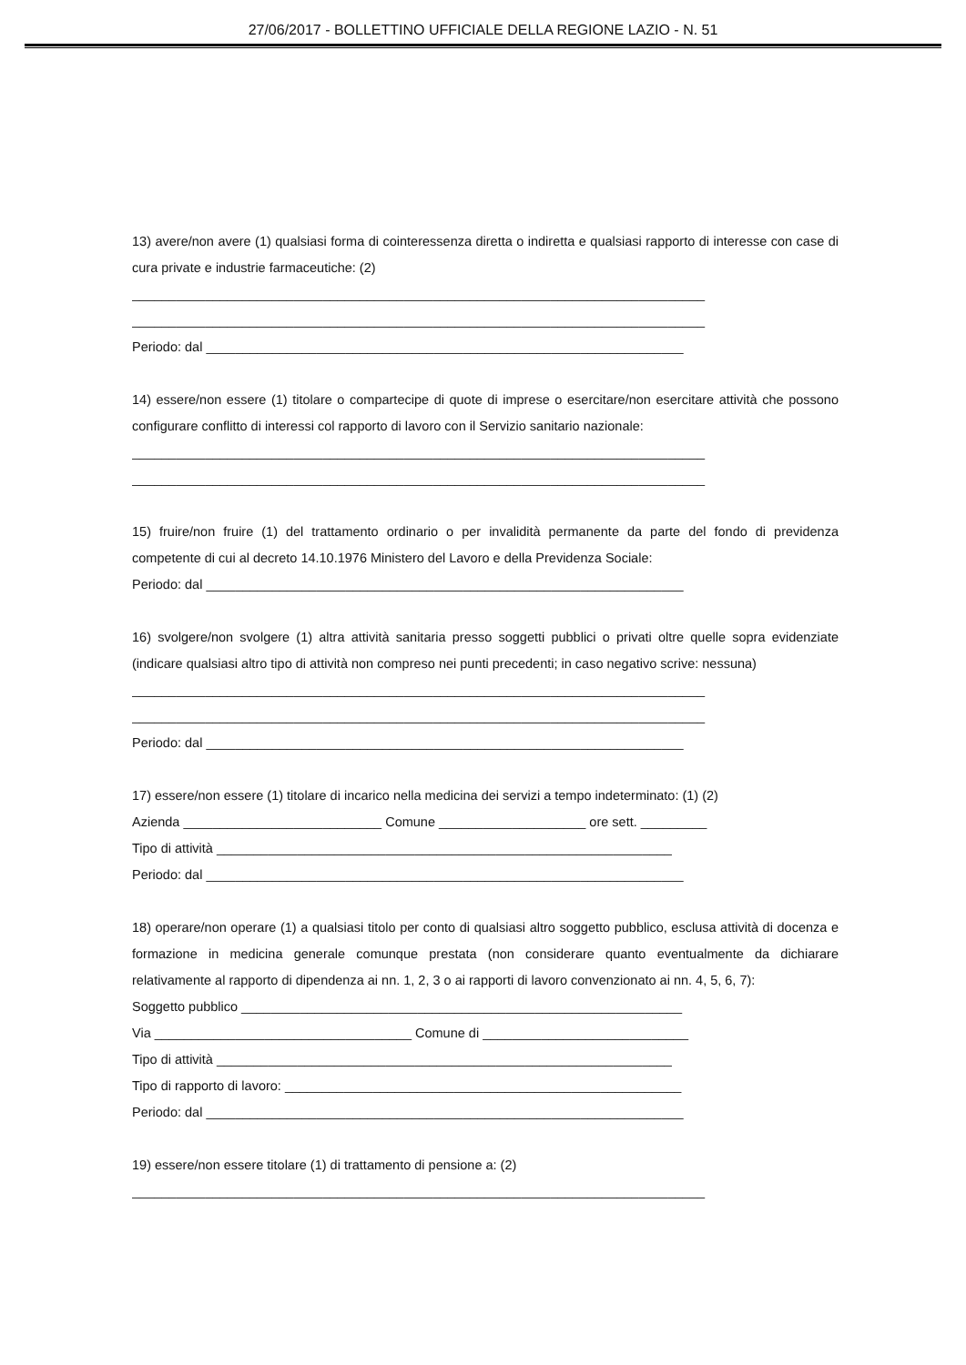27/06/2017 - BOLLETTINO UFFICIALE DELLA REGIONE LAZIO - N. 51
13) avere/non avere (1) qualsiasi forma di cointeressenza diretta o indiretta e qualsiasi rapporto di interesse con case di cura private e industrie farmaceutiche: (2)
______________________________________________________________________________
______________________________________________________________________________
Periodo: dal _________________________________________________________________
14) essere/non essere (1) titolare o compartecipe di quote di imprese o esercitare/non esercitare attività che possono configurare conflitto di interessi col rapporto di lavoro con il Servizio sanitario nazionale:
______________________________________________________________________________
______________________________________________________________________________
15) fruire/non fruire (1) del trattamento ordinario o per invalidità permanente da parte del fondo di previdenza competente di cui al decreto 14.10.1976 Ministero del Lavoro e della Previdenza Sociale:
Periodo: dal _________________________________________________________________
16) svolgere/non svolgere (1) altra attività sanitaria presso soggetti pubblici o privati oltre quelle sopra evidenziate (indicare qualsiasi altro tipo di attività non compreso nei punti precedenti; in caso negativo scrive: nessuna)
______________________________________________________________________________
______________________________________________________________________________
Periodo: dal _________________________________________________________________
17) essere/non essere (1) titolare di incarico nella medicina dei servizi a tempo indeterminato: (1) (2)
Azienda ___________________________ Comune ____________________ ore sett. _________
Tipo di attività ______________________________________________________________
Periodo: dal _________________________________________________________________
18) operare/non operare (1) a qualsiasi titolo per conto di qualsiasi altro soggetto pubblico, esclusa attività di docenza e formazione in medicina generale comunque prestata (non considerare quanto eventualmente da dichiarare relativamente al rapporto di dipendenza ai nn. 1, 2, 3 o ai rapporti di lavoro convenzionato ai nn. 4, 5, 6, 7):
Soggetto pubblico ____________________________________________________________
Via ___________________________________ Comune di ____________________________
Tipo di attività ______________________________________________________________
Tipo di rapporto di lavoro: ______________________________________________________
Periodo: dal _________________________________________________________________
19) essere/non essere titolare (1) di trattamento di pensione a: (2)
______________________________________________________________________________